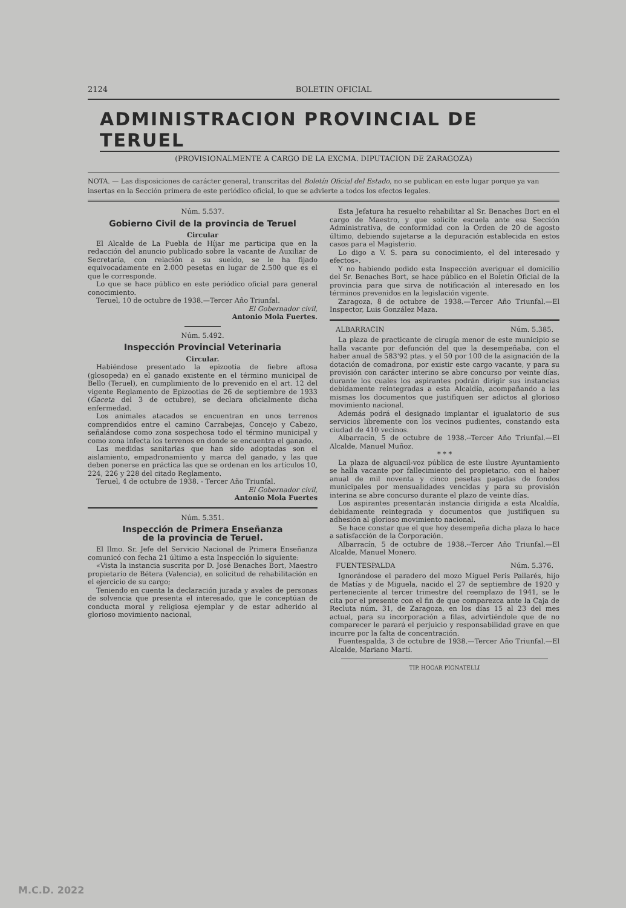2124 BOLETIN OFICIAL
ADMINISTRACION PROVINCIAL DE TERUEL
(PROVISIONALMENTE A CARGO DE LA EXCMA. DIPUTACION DE ZARAGOZA)
NOTA. — Las disposiciones de carácter general, transcritas del Boletín Oficial del Estado, no se publican en este lugar porque ya van insertas en la Sección primera de este periódico oficial, lo que se advierte a todos los efectos legales.
Núm. 5.537.
Gobierno Civil de la provincia de Teruel
Circular
El Alcalde de La Puebla de Híjar me participa que en la redacción del anuncio publicado sobre la vacante de Auxiliar de Secretaría, con relación a su sueldo, se le ha fijado equivocadamente en 2.000 pesetas en lugar de 2.500 que es el que le corresponde.
Lo que se hace público en este periódico oficial para general conocimiento.
Teruel, 10 de octubre de 1938.—Tercer Año Triunfal.
El Gobernador civil,
Antonio Mola Fuertes.
Núm. 5.492.
Inspección Provincial Veterinaria
Circular.
Habiéndose presentado la epizootia de fiebre aftosa (glosopeda) en el ganado existente en el término municipal de Bello (Teruel), en cumplimiento de lo prevenido en el art. 12 del vigente Reglamento de Epizootias de 26 de septiembre de 1933 (Gaceta del 3 de octubre), se declara oficialmente dicha enfermedad.
Los animales atacados se encuentran en unos terrenos comprendidos entre el camino Carrabejas, Concejo y Cabezo, señalándose como zona sospechosa todo el término municipal y como zona infecta los terrenos en donde se encuentra el ganado.
Las medidas sanitarias que han sido adoptadas son el aislamiento, empadronamiento y marca del ganado, y las que deben ponerse en práctica las que se ordenan en los artículos 10, 224, 226 y 228 del citado Reglamento.
Teruel, 4 de octubre de 1938. - Tercer Año Triunfal.
El Gobernador civil,
Antonio Mola Fuertes
Núm. 5.351.
Inspección de Primera Enseñanza
de la provincia de Teruel.
El Ilmo. Sr. Jefe del Servicio Nacional de Primera Enseñanza comunicó con fecha 21 último a esta Inspección lo siguiente:
«Vista la instancia suscrita por D. José Benaches Bort, Maestro propietario de Bétera (Valencia), en solicitud de rehabilitación en el ejercicio de su cargo;
Teniendo en cuenta la declaración jurada y avales de personas de solvencia que presenta el interesado, que le conceptúan de conducta moral y religiosa ejemplar y de estar adherido al glorioso movimiento nacional,
Esta Jefatura ha resuelto rehabilitar al Sr. Benaches Bort en el cargo de Maestro, y que solicite escuela ante esa Sección Administrativa, de conformidad con la Orden de 20 de agosto último, debiendo sujetarse a la depuración establecida en estos casos para el Magisterio.
Lo digo a V. S. para su conocimiento, el del interesado y efectos».
Y no habiendo podido esta Inspección averiguar el domicilio del Sr. Benaches Bort, se hace público en el Boletín Oficial de la provincia para que sirva de notificación al interesado en los términos prevenidos en la legislación vigente.
Zaragoza, 8 de octubre de 1938.—Tercer Año Triunfal.—El Inspector, Luis González Maza.
ALBARRACIN Núm. 5.385.
La plaza de practicante de cirugía menor de este municipio se halla vacante por defunción del que la desempeñaba, con el haber anual de 583'92 ptas. y el 50 por 100 de la asignación de la dotación de comadrona, por existir este cargo vacante, y para su provisión con carácter interino se abre concurso por veinte días, durante los cuales los aspirantes podrán dirigir sus instancias debidamente reintegradas a esta Alcaldía, acompañando a las mismas los documentos que justifiquen ser adictos al glorioso movimiento nacional.
Además podrá el designado implantar el igualatorio de sus servicios libremente con los vecinos pudientes, constando esta ciudad de 410 vecinos.
Albarracín, 5 de octubre de 1938.--Tercer Año Triunfal.—El Alcalde, Manuel Muñoz.
* * *
La plaza de alguacil-voz pública de este ilustre Ayuntamiento se halla vacante por fallecimiento del propietario, con el haber anual de mil noventa y cinco pesetas pagadas de fondos municipales por mensualidades vencidas y para su provisión interina se abre concurso durante el plazo de veinte días.
Los aspirantes presentarán instancia dirigida a esta Alcaldía, debidamente reintegrada y documentos que justifiquen su adhesión al glorioso movimiento nacional.
Se hace constar que el que hoy desempeña dicha plaza lo hace a satisfacción de la Corporación.
Albarracín, 5 de octubre de 1938.--Tercer Año Triunfal.—El Alcalde, Manuel Monero.
FUENTESPALDA Núm. 5.376.
Ignorándose el paradero del mozo Miguel Peris Pallarés, hijo de Matías y de Miguela, nacido el 27 de septiembre de 1920 y perteneciente al tercer trimestre del reemplazo de 1941, se le cita por el presente con el fin de que comparezca ante la Caja de Recluta núm. 31, de Zaragoza, en los días 15 al 23 del mes actual, para su incorporación a filas, advirtiéndole que de no comparecer le parará el perjuicio y responsabilidad grave en que incurre por la falta de concentración.
Fuentespalda, 3 de octubre de 1938.—Tercer Año Triunfal.—El Alcalde, Mariano Martí.
TIP. HOGAR PIGNATELLI
M.C.D. 2022